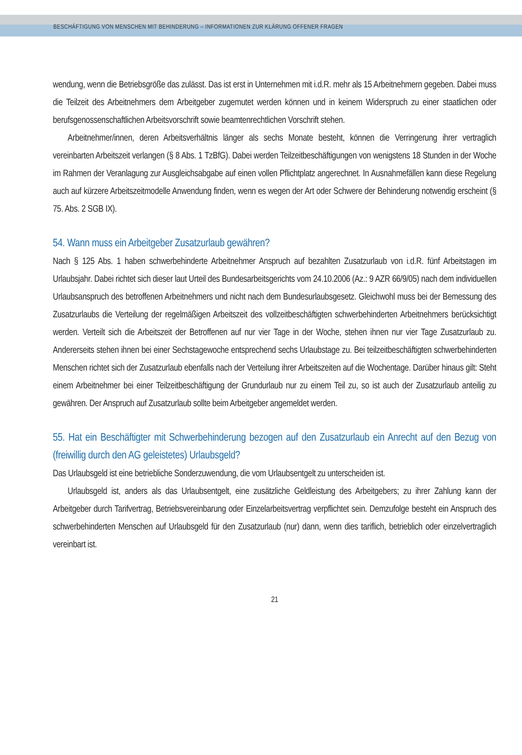BESCHÄFTIGUNG VON MENSCHEN MIT BEHINDERUNG – INFORMATIONEN ZUR KLÄRUNG OFFENER FRAGEN
wendung, wenn die Betriebsgröße das zulässt. Das ist erst in Unternehmen mit i.d.R. mehr als 15 Arbeitnehmern gegeben. Dabei muss die Teilzeit des Arbeitnehmers dem Arbeitgeber zugemutet werden können und in keinem Widerspruch zu einer staatlichen oder berufsgenossenschaftlichen Arbeitsvorschrift sowie beamtenrechtlichen Vorschrift stehen.
Arbeitnehmer/innen, deren Arbeitsverhältnis länger als sechs Monate besteht, können die Verringerung ihrer vertraglich vereinbarten Arbeitszeit verlangen (§ 8 Abs. 1 TzBfG). Dabei werden Teilzeitbeschäftigungen von wenigstens 18 Stunden in der Woche im Rahmen der Veranlagung zur Ausgleichsabgabe auf einen vollen Pflichtplatz angerechnet. In Ausnahmefällen kann diese Regelung auch auf kürzere Arbeitszeitmodelle Anwendung finden, wenn es wegen der Art oder Schwere der Behinderung notwendig erscheint (§ 75. Abs. 2 SGB IX).
54. Wann muss ein Arbeitgeber Zusatzurlaub gewähren?
Nach § 125 Abs. 1 haben schwerbehinderte Arbeitnehmer Anspruch auf bezahlten Zusatzurlaub von i.d.R. fünf Arbeitstagen im Urlaubsjahr. Dabei richtet sich dieser laut Urteil des Bundesarbeitsgerichts vom 24.10.2006 (Az.: 9 AZR 66/9/05) nach dem individuellen Urlaubsanspruch des betroffenen Arbeitnehmers und nicht nach dem Bundesurlaubsgesetz. Gleichwohl muss bei der Bemessung des Zusatzurlaubs die Verteilung der regelmäßigen Arbeitszeit des vollzeitbeschäftigten schwerbehinderten Arbeitnehmers berücksichtigt werden. Verteilt sich die Arbeitszeit der Betroffenen auf nur vier Tage in der Woche, stehen ihnen nur vier Tage Zusatzurlaub zu. Andererseits stehen ihnen bei einer Sechstagewoche entsprechend sechs Urlaubstage zu. Bei teilzeitbeschäftigten schwerbehinderten Menschen richtet sich der Zusatzurlaub ebenfalls nach der Verteilung ihrer Arbeitszeiten auf die Wochentage. Darüber hinaus gilt: Steht einem Arbeitnehmer bei einer Teilzeitbeschäftigung der Grundurlaub nur zu einem Teil zu, so ist auch der Zusatzurlaub anteilig zu gewähren. Der Anspruch auf Zusatzurlaub sollte beim Arbeitgeber angemeldet werden.
55. Hat ein Beschäftigter mit Schwerbehinderung bezogen auf den Zusatzurlaub ein Anrecht auf den Bezug von (freiwillig durch den AG geleistetes) Urlaubsgeld?
Das Urlaubsgeld ist eine betriebliche Sonderzuwendung, die vom Urlaubsentgelt zu unterscheiden ist.
Urlaubsgeld ist, anders als das Urlaubsentgelt, eine zusätzliche Geldleistung des Arbeitgebers; zu ihrer Zahlung kann der Arbeitgeber durch Tarifvertrag, Betriebsvereinbarung oder Einzelarbeitsvertrag verpflichtet sein. Demzufolge besteht ein Anspruch des schwerbehinderten Menschen auf Urlaubsgeld für den Zusatzurlaub (nur) dann, wenn dies tariflich, betrieblich oder einzelvertraglich vereinbart ist.
21